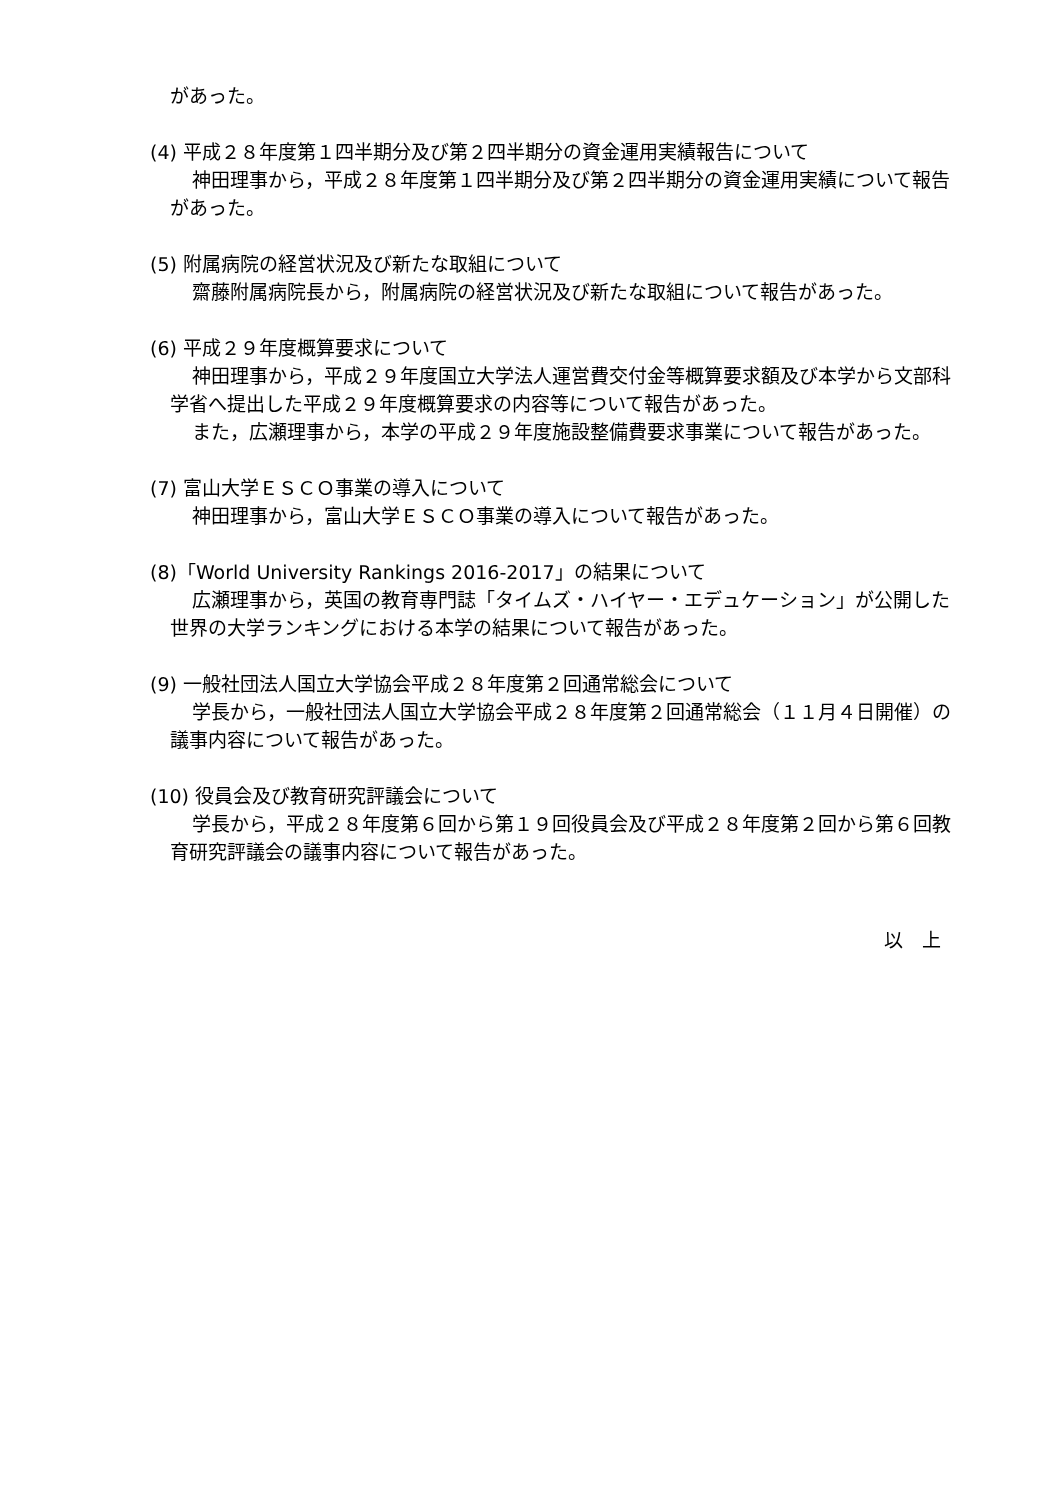があった。
(4) 平成２８年度第１四半期分及び第２四半期分の資金運用実績報告について
神田理事から，平成２８年度第１四半期分及び第２四半期分の資金運用実績について報告があった。
(5) 附属病院の経営状況及び新たな取組について
齋藤附属病院長から，附属病院の経営状況及び新たな取組について報告があった。
(6) 平成２９年度概算要求について
神田理事から，平成２９年度国立大学法人運営費交付金等概算要求額及び本学から文部科学省へ提出した平成２９年度概算要求の内容等について報告があった。
また，広瀬理事から，本学の平成２９年度施設整備費要求事業について報告があった。
(7) 富山大学ＥＳＣＯ事業の導入について
神田理事から，富山大学ＥＳＣＯ事業の導入について報告があった。
(8)「World University Rankings 2016-2017」の結果について
広瀬理事から，英国の教育専門誌「タイムズ・ハイヤー・エデュケーション」が公開した世界の大学ランキングにおける本学の結果について報告があった。
(9) 一般社団法人国立大学協会平成２８年度第２回通常総会について
学長から，一般社団法人国立大学協会平成２８年度第２回通常総会（１１月４日開催）の議事内容について報告があった。
(10) 役員会及び教育研究評議会について
学長から，平成２８年度第６回から第１９回役員会及び平成２８年度第２回から第６回教育研究評議会の議事内容について報告があった。
以　上